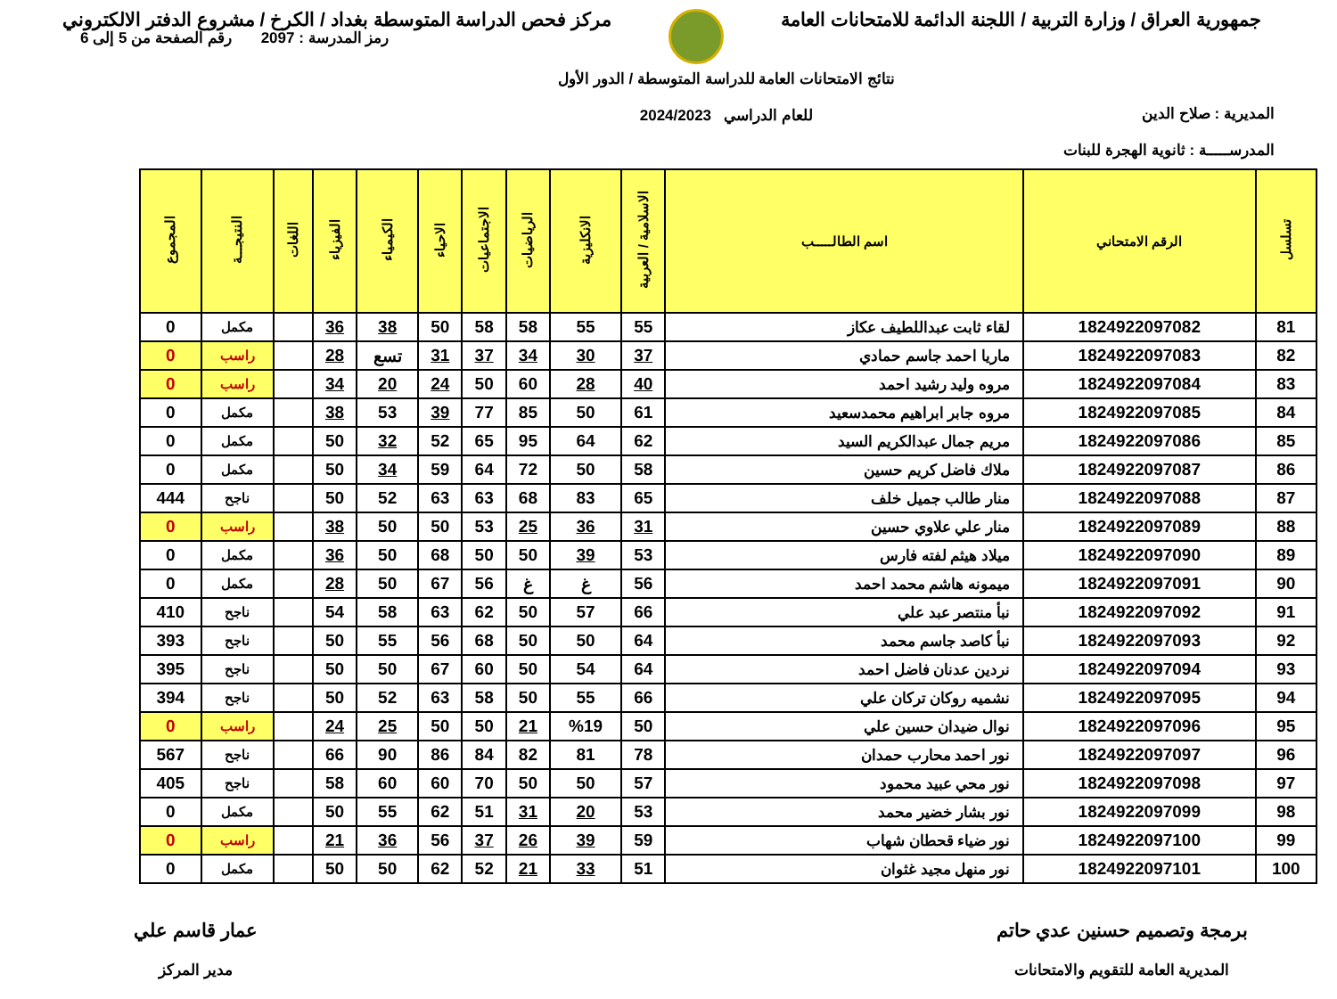جمهورية العراق / وزارة التربية / اللجنة الدائمة للامتحانات العامة
مركز فحص الدراسة المتوسطة بغداد / الكرخ / مشروع الدفتر الالكتروني
المديرية : صلاح الدين
المدرســـــة : ثانوية الهجرة للبنات
نتائج الامتحانات العامة للدراسة المتوسطة / الدور الأول
للعام الدراسي 2024/2023
رمز المدرسة : 2097 رقم الصفحة من 5 إلى 6
| تسلسل | الرقم الامتحاني | اسم الطالـــــب | الاسلامية / العربية | الانكليزية | الرياضيات | الاجتماعيات | الاحياء | الكيمياء | الفيزياء | اللغات | النتيجـــة | المجموع |
| --- | --- | --- | --- | --- | --- | --- | --- | --- | --- | --- | --- | --- |
| 81 | 1824922097082 | لقاء ثابت عبداللطيف عكاز | 55 | 55 | 58 | 58 | 50 | 38 | 36 | | مكمل | 0 |
| 82 | 1824922097083 | ماريا احمد جاسم حمادي | 37 | 30 | 34 | 37 | 31 | تسع | 28 | | راسب | 0 |
| 83 | 1824922097084 | مروه وليد رشيد احمد | 40 | 28 | 60 | 50 | 24 | 20 | 34 | | راسب | 0 |
| 84 | 1824922097085 | مروه جابر ابراهيم محمدسعيد | 61 | 50 | 85 | 77 | 39 | 53 | 38 | | مكمل | 0 |
| 85 | 1824922097086 | مريم جمال عبدالكريم السيد | 62 | 64 | 95 | 65 | 52 | 32 | 50 | | مكمل | 0 |
| 86 | 1824922097087 | ملاك فاضل كريم حسين | 58 | 50 | 72 | 64 | 59 | 34 | 50 | | مكمل | 0 |
| 87 | 1824922097088 | منار طالب جميل خلف | 65 | 83 | 68 | 63 | 63 | 52 | 50 | | ناجح | 444 |
| 88 | 1824922097089 | منار علي علاوي حسين | 31 | 36 | 25 | 53 | 50 | 50 | 38 | | راسب | 0 |
| 89 | 1824922097090 | ميلاد هيثم لفته فارس | 53 | 39 | 50 | 50 | 68 | 50 | 36 | | مكمل | 0 |
| 90 | 1824922097091 | ميمونه هاشم محمد احمد | 56 | غ | غ | 56 | 67 | 50 | 28 | | مكمل | 0 |
| 91 | 1824922097092 | نبأ منتصر عبد علي | 66 | 57 | 50 | 62 | 63 | 58 | 54 | | ناجح | 410 |
| 92 | 1824922097093 | نبأ كاصد جاسم محمد | 64 | 50 | 50 | 68 | 56 | 55 | 50 | | ناجح | 393 |
| 93 | 1824922097094 | نردين عدنان فاضل احمد | 64 | 54 | 50 | 60 | 67 | 50 | 50 | | ناجح | 395 |
| 94 | 1824922097095 | نشميه روكان تركان علي | 66 | 55 | 50 | 58 | 63 | 52 | 50 | | ناجح | 394 |
| 95 | 1824922097096 | نوال ضيدان حسين علي | 50 | %19 | 21 | 50 | 50 | 25 | 24 | | راسب | 0 |
| 96 | 1824922097097 | نور احمد محارب حمدان | 78 | 81 | 82 | 84 | 86 | 90 | 66 | | ناجح | 567 |
| 97 | 1824922097098 | نور محي عبيد محمود | 57 | 50 | 50 | 70 | 60 | 60 | 58 | | ناجح | 405 |
| 98 | 1824922097099 | نور بشار خضير محمد | 53 | 20 | 31 | 51 | 62 | 55 | 50 | | مكمل | 0 |
| 99 | 1824922097100 | نور ضياء قحطان شهاب | 59 | 39 | 26 | 37 | 56 | 36 | 21 | | راسب | 0 |
| 100 | 1824922097101 | نور منهل مجيد غثوان | 51 | 33 | 21 | 52 | 62 | 50 | 50 | | مكمل | 0 |
برمجة وتصميم حسنين عدي حاتم
المديرية العامة للتقويم والامتحانات
عمار قاسم علي
مدير المركز